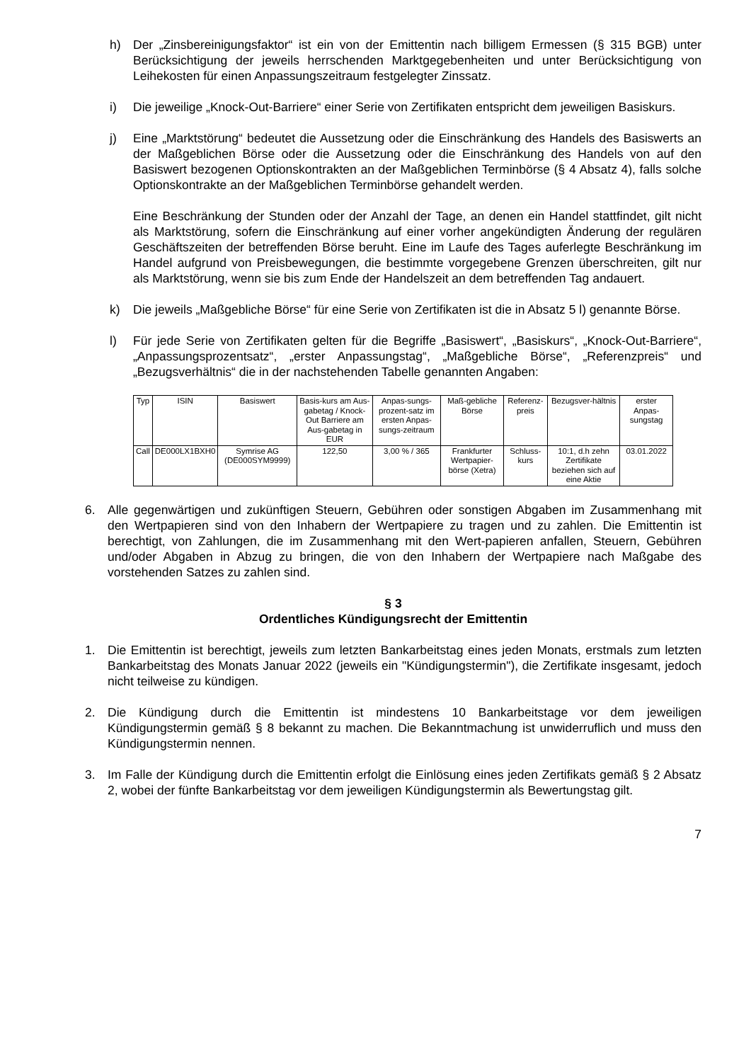h) Der „Zinsbereinigungsfaktor“ ist ein von der Emittentin nach billigem Ermessen (§ 315 BGB) unter Berücksichtigung der jeweils herrschenden Marktgegebenheiten und unter Berücksichtigung von Leihekosten für einen Anpassungszeitraum festgelegter Zinssatz.
i) Die jeweilige „Knock-Out-Barriere“ einer Serie von Zertifikaten entspricht dem jeweiligen Basiskurs.
j) Eine „Marktstörung“ bedeutet die Aussetzung oder die Einschränkung des Handels des Basiswerts an der Maßgeblichen Börse oder die Aussetzung oder die Einschränkung des Handels von auf den Basiswert bezogenen Optionskontrakten an der Maßgeblichen Terminbörse (§ 4 Absatz 4), falls solche Optionskontrakte an der Maßgeblichen Terminbörse gehandelt werden.
Eine Beschränkung der Stunden oder der Anzahl der Tage, an denen ein Handel stattfindet, gilt nicht als Marktstörung, sofern die Einschränkung auf einer vorher angekündigten Änderung der regulären Geschäftszeiten der betreffenden Börse beruht. Eine im Laufe des Tages auferlegte Beschränkung im Handel aufgrund von Preisbewegungen, die bestimmte vorgegebene Grenzen überschreiten, gilt nur als Marktstörung, wenn sie bis zum Ende der Handelszeit an dem betreffenden Tag andauert.
k) Die jeweils „Maßgebliche Börse“ für eine Serie von Zertifikaten ist die in Absatz 5 l) genannte Börse.
l) Für jede Serie von Zertifikaten gelten für die Begriffe „Basiswert“, „Basiskurs“, „Knock-Out-Barriere“, „Anpassungsprozentsatz“, „erster Anpassungstag“, „Maßgebliche Börse“, „Referenzpreis“ und „Bezugsverhältnis“ die in der nachstehenden Tabelle genannten Angaben:
| Typ | ISIN | Basiswert | Basis-kurs am Aus-gabetag / Knock-Out Barriere am Aus-gabetag in EUR | Anpas-sungs-prozent-satz im ersten Anpas-sungs-zeitraum | Maß-gebliche Börse | Referenz-preis | Bezugsver-hältnis | erster Anpas-sungstag |
| --- | --- | --- | --- | --- | --- | --- | --- | --- |
| Call | DE000LX1BXH0 | Symrise AG (DE000SYM9999) | 122,50 | 3,00 % / 365 | Frankfurter Wertpapier-börse (Xetra) | Schluss-kurs | 10:1, d.h zehn Zertifikate beziehen sich auf eine Aktie | 03.01.2022 |
6. Alle gegenwärtigen und zukünftigen Steuern, Gebühren oder sonstigen Abgaben im Zusammenhang mit den Wertpapieren sind von den Inhabern der Wertpapiere zu tragen und zu zahlen. Die Emittentin ist berechtigt, von Zahlungen, die im Zusammenhang mit den Wert-papieren anfallen, Steuern, Gebühren und/oder Abgaben in Abzug zu bringen, die von den Inhabern der Wertpapiere nach Maßgabe des vorstehenden Satzes zu zahlen sind.
§ 3
Ordentliches Kündigungsrecht der Emittentin
1. Die Emittentin ist berechtigt, jeweils zum letzten Bankarbeitstag eines jeden Monats, erstmals zum letzten Bankarbeitstag des Monats Januar 2022 (jeweils ein "Kündigungstermin"), die Zertifikate insgesamt, jedoch nicht teilweise zu kündigen.
2. Die Kündigung durch die Emittentin ist mindestens 10 Bankarbeitstage vor dem jeweiligen Kündigungstermin gemäß § 8 bekannt zu machen. Die Bekanntmachung ist unwiderruflich und muss den Kündigungstermin nennen.
3. Im Falle der Kündigung durch die Emittentin erfolgt die Einlösung eines jeden Zertifikats gemäß § 2 Absatz 2, wobei der fünfte Bankarbeitstag vor dem jeweiligen Kündigungstermin als Bewertungstag gilt.
7